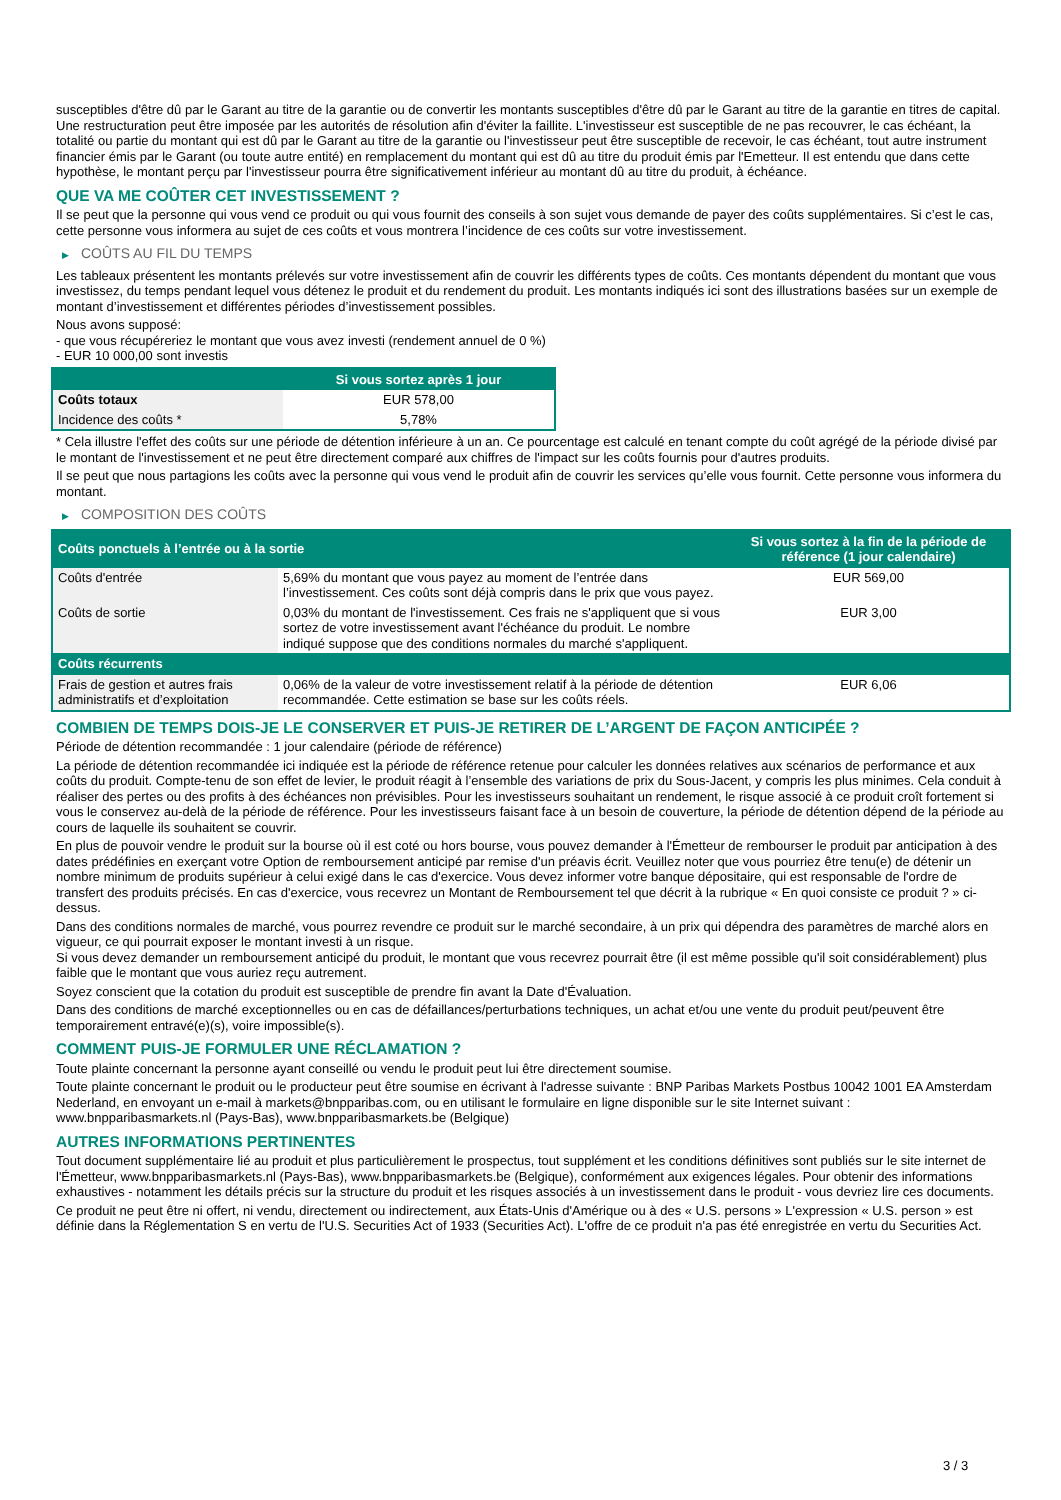susceptibles d'être dû par le Garant au titre de la garantie ou de convertir les montants susceptibles d'être dû par le Garant au titre de la garantie en titres de capital. Une restructuration peut être imposée par les autorités de résolution afin d'éviter la faillite. L'investisseur est susceptible de ne pas recouvrer, le cas échéant, la totalité ou partie du montant qui est dû par le Garant au titre de la garantie ou l'investisseur peut être susceptible de recevoir, le cas échéant, tout autre instrument financier émis par le Garant (ou toute autre entité) en remplacement du montant qui est dû au titre du produit émis par l'Emetteur. Il est entendu que dans cette hypothèse, le montant perçu par l'investisseur pourra être significativement inférieur au montant dû au titre du produit, à échéance.
QUE VA ME COÛTER CET INVESTISSEMENT ?
Il se peut que la personne qui vous vend ce produit ou qui vous fournit des conseils à son sujet vous demande de payer des coûts supplémentaires. Si c’est le cas, cette personne vous informera au sujet de ces coûts et vous montrera l’incidence de ces coûts sur votre investissement.
▶ COÛTS AU FIL DU TEMPS
Les tableaux présentent les montants prélevés sur votre investissement afin de couvrir les différents types de coûts. Ces montants dépendent du montant que vous investissez, du temps pendant lequel vous détenez le produit et du rendement du produit. Les montants indiqués ici sont des illustrations basées sur un exemple de montant d’investissement et différentes périodes d’investissement possibles.
Nous avons supposé:
- que vous récupéreriez le montant que vous avez investi (rendement annuel de 0 %)
- EUR 10 000,00 sont investis
| | Si vous sortez après 1 jour |
| --- | --- |
| Coûts totaux | EUR 578,00 |
| Incidence des coûts * | 5,78% |
* Cela illustre l'effet des coûts sur une période de détention inférieure à un an. Ce pourcentage est calculé en tenant compte du coût agrégé de la période divisé par le montant de l'investissement et ne peut être directement comparé aux chiffres de l'impact sur les coûts fournis pour d'autres produits.
Il se peut que nous partagions les coûts avec la personne qui vous vend le produit afin de couvrir les services qu’elle vous fournit. Cette personne vous informera du montant.
▶ COMPOSITION DES COÛTS
| Coûts ponctuels à l’entrée ou à la sortie | | Si vous sortez à la fin de la période de référence (1 jour calendaire) |
| --- | --- | --- |
| Coûts d'entrée | 5,69% du montant que vous payez au moment de l’entrée dans l’investissement. Ces coûts sont déjà compris dans le prix que vous payez. | EUR 569,00 |
| Coûts de sortie | 0,03% du montant de l'investissement. Ces frais ne s'appliquent que si vous sortez de votre investissement avant l'échéance du produit. Le nombre indiqué suppose que des conditions normales du marché s'appliquent. | EUR 3,00 |
| Coûts récurrents | | |
| Frais de gestion et autres frais administratifs et d’exploitation | 0,06% de la valeur de votre investissement relatif à la période de détention recommandée. Cette estimation se base sur les coûts réels. | EUR 6,06 |
COMBIEN DE TEMPS DOIS-JE LE CONSERVER ET PUIS-JE RETIRER DE L’ARGENT DE FAÇON ANTICIPÉE ?
Période de détention recommandée : 1 jour calendaire (période de référence)
La période de détention recommandée ici indiquée est la période de référence retenue pour calculer les données relatives aux scénarios de performance et aux coûts du produit. Compte-tenu de son effet de levier, le produit réagit à l’ensemble des variations de prix du Sous-Jacent, y compris les plus minimes. Cela conduit à réaliser des pertes ou des profits à des échéances non prévisibles. Pour les investisseurs souhaitant un rendement, le risque associé à ce produit croît fortement si vous le conservez au-delà de la période de référence. Pour les investisseurs faisant face à un besoin de couverture, la période de détention dépend de la période au cours de laquelle ils souhaitent se couvrir.
En plus de pouvoir vendre le produit sur la bourse où il est coté ou hors bourse, vous pouvez demander à l'Émetteur de rembourser le produit par anticipation à des dates prédéfinies en exerçant votre Option de remboursement anticipé par remise d'un préavis écrit. Veuillez noter que vous pourriez être tenu(e) de détenir un nombre minimum de produits supérieur à celui exigé dans le cas d'exercice. Vous devez informer votre banque dépositaire, qui est responsable de l'ordre de transfert des produits précisés. En cas d'exercice, vous recevrez un Montant de Remboursement tel que décrit à la rubrique « En quoi consiste ce produit ? » ci-dessus.
Dans des conditions normales de marché, vous pourrez revendre ce produit sur le marché secondaire, à un prix qui dépendra des paramètres de marché alors en vigueur, ce qui pourrait exposer le montant investi à un risque.
Si vous devez demander un remboursement anticipé du produit, le montant que vous recevrez pourrait être (il est même possible qu'il soit considérablement) plus faible que le montant que vous auriez reçu autrement.
Soyez conscient que la cotation du produit est susceptible de prendre fin avant la Date d'Évaluation.
Dans des conditions de marché exceptionnelles ou en cas de défaillances/perturbations techniques, un achat et/ou une vente du produit peut/peuvent être temporairement entravé(e)(s), voire impossible(s).
COMMENT PUIS-JE FORMULER UNE RÉCLAMATION ?
Toute plainte concernant la personne ayant conseillé ou vendu le produit peut lui être directement soumise.
Toute plainte concernant le produit ou le producteur peut être soumise en écrivant à l'adresse suivante : BNP Paribas Markets Postbus 10042 1001 EA Amsterdam Nederland, en envoyant un e-mail à markets@bnpparibas.com, ou en utilisant le formulaire en ligne disponible sur le site Internet suivant : www.bnpparibasmarkets.nl (Pays-Bas), www.bnpparibasmarkets.be (Belgique)
AUTRES INFORMATIONS PERTINENTES
Tout document supplémentaire lié au produit et plus particulièrement le prospectus, tout supplément et les conditions définitives sont publiés sur le site internet de l'Émetteur, www.bnpparibasmarkets.nl (Pays-Bas), www.bnpparibasmarkets.be (Belgique), conformément aux exigences légales. Pour obtenir des informations exhaustives - notamment les détails précis sur la structure du produit et les risques associés à un investissement dans le produit - vous devriez lire ces documents.
Ce produit ne peut être ni offert, ni vendu, directement ou indirectement, aux États-Unis d'Amérique ou à des « U.S. persons » L'expression « U.S. person » est définie dans la Réglementation S en vertu de l'U.S. Securities Act of 1933 (Securities Act). L'offre de ce produit n'a pas été enregistrée en vertu du Securities Act.
3 / 3